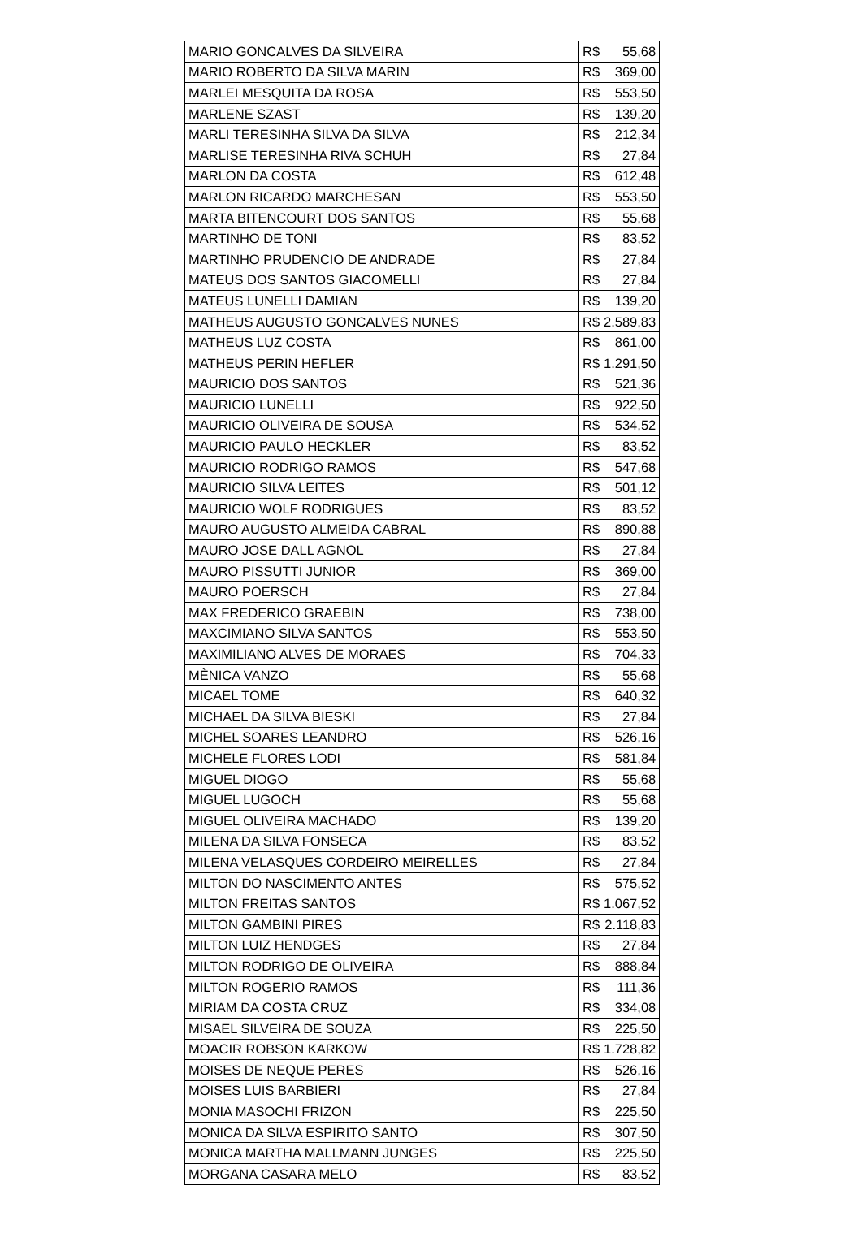| MARIO GONCALVES DA SILVEIRA | R$ | 55,68 |
| MARIO ROBERTO DA SILVA MARIN | R$ | 369,00 |
| MARLEI MESQUITA DA ROSA | R$ | 553,50 |
| MARLENE SZAST | R$ | 139,20 |
| MARLI TERESINHA SILVA DA SILVA | R$ | 212,34 |
| MARLISE TERESINHA RIVA SCHUH | R$ | 27,84 |
| MARLON DA COSTA | R$ | 612,48 |
| MARLON RICARDO MARCHESAN | R$ | 553,50 |
| MARTA BITENCOURT DOS SANTOS | R$ | 55,68 |
| MARTINHO DE TONI | R$ | 83,52 |
| MARTINHO PRUDENCIO DE ANDRADE | R$ | 27,84 |
| MATEUS DOS SANTOS GIACOMELLI | R$ | 27,84 |
| MATEUS LUNELLI DAMIAN | R$ | 139,20 |
| MATHEUS AUGUSTO GONCALVES NUNES | R$ | 2.589,83 |
| MATHEUS LUZ COSTA | R$ | 861,00 |
| MATHEUS PERIN HEFLER | R$ | 1.291,50 |
| MAURICIO DOS SANTOS | R$ | 521,36 |
| MAURICIO LUNELLI | R$ | 922,50 |
| MAURICIO OLIVEIRA DE SOUSA | R$ | 534,52 |
| MAURICIO PAULO HECKLER | R$ | 83,52 |
| MAURICIO RODRIGO RAMOS | R$ | 547,68 |
| MAURICIO SILVA LEITES | R$ | 501,12 |
| MAURICIO WOLF RODRIGUES | R$ | 83,52 |
| MAURO AUGUSTO ALMEIDA CABRAL | R$ | 890,88 |
| MAURO JOSE DALL AGNOL | R$ | 27,84 |
| MAURO PISSUTTI JUNIOR | R$ | 369,00 |
| MAURO POERSCH | R$ | 27,84 |
| MAX FREDERICO GRAEBIN | R$ | 738,00 |
| MAXCIMIANO SILVA SANTOS | R$ | 553,50 |
| MAXIMILIANO ALVES DE MORAES | R$ | 704,33 |
| MÈNICA VANZO | R$ | 55,68 |
| MICAEL TOME | R$ | 640,32 |
| MICHAEL DA SILVA BIESKI | R$ | 27,84 |
| MICHEL SOARES LEANDRO | R$ | 526,16 |
| MICHELE FLORES LODI | R$ | 581,84 |
| MIGUEL DIOGO | R$ | 55,68 |
| MIGUEL LUGOCH | R$ | 55,68 |
| MIGUEL OLIVEIRA MACHADO | R$ | 139,20 |
| MILENA DA SILVA FONSECA | R$ | 83,52 |
| MILENA VELASQUES CORDEIRO MEIRELLES | R$ | 27,84 |
| MILTON DO NASCIMENTO ANTES | R$ | 575,52 |
| MILTON FREITAS SANTOS | R$ | 1.067,52 |
| MILTON GAMBINI PIRES | R$ | 2.118,83 |
| MILTON LUIZ HENDGES | R$ | 27,84 |
| MILTON RODRIGO DE OLIVEIRA | R$ | 888,84 |
| MILTON ROGERIO RAMOS | R$ | 111,36 |
| MIRIAM DA COSTA CRUZ | R$ | 334,08 |
| MISAEL SILVEIRA DE SOUZA | R$ | 225,50 |
| MOACIR ROBSON KARKOW | R$ | 1.728,82 |
| MOISES DE NEQUE PERES | R$ | 526,16 |
| MOISES LUIS BARBIERI | R$ | 27,84 |
| MONIA MASOCHI FRIZON | R$ | 225,50 |
| MONICA DA SILVA ESPIRITO SANTO | R$ | 307,50 |
| MONICA MARTHA MALLMANN JUNGES | R$ | 225,50 |
| MORGANA CASARA MELO | R$ | 83,52 |